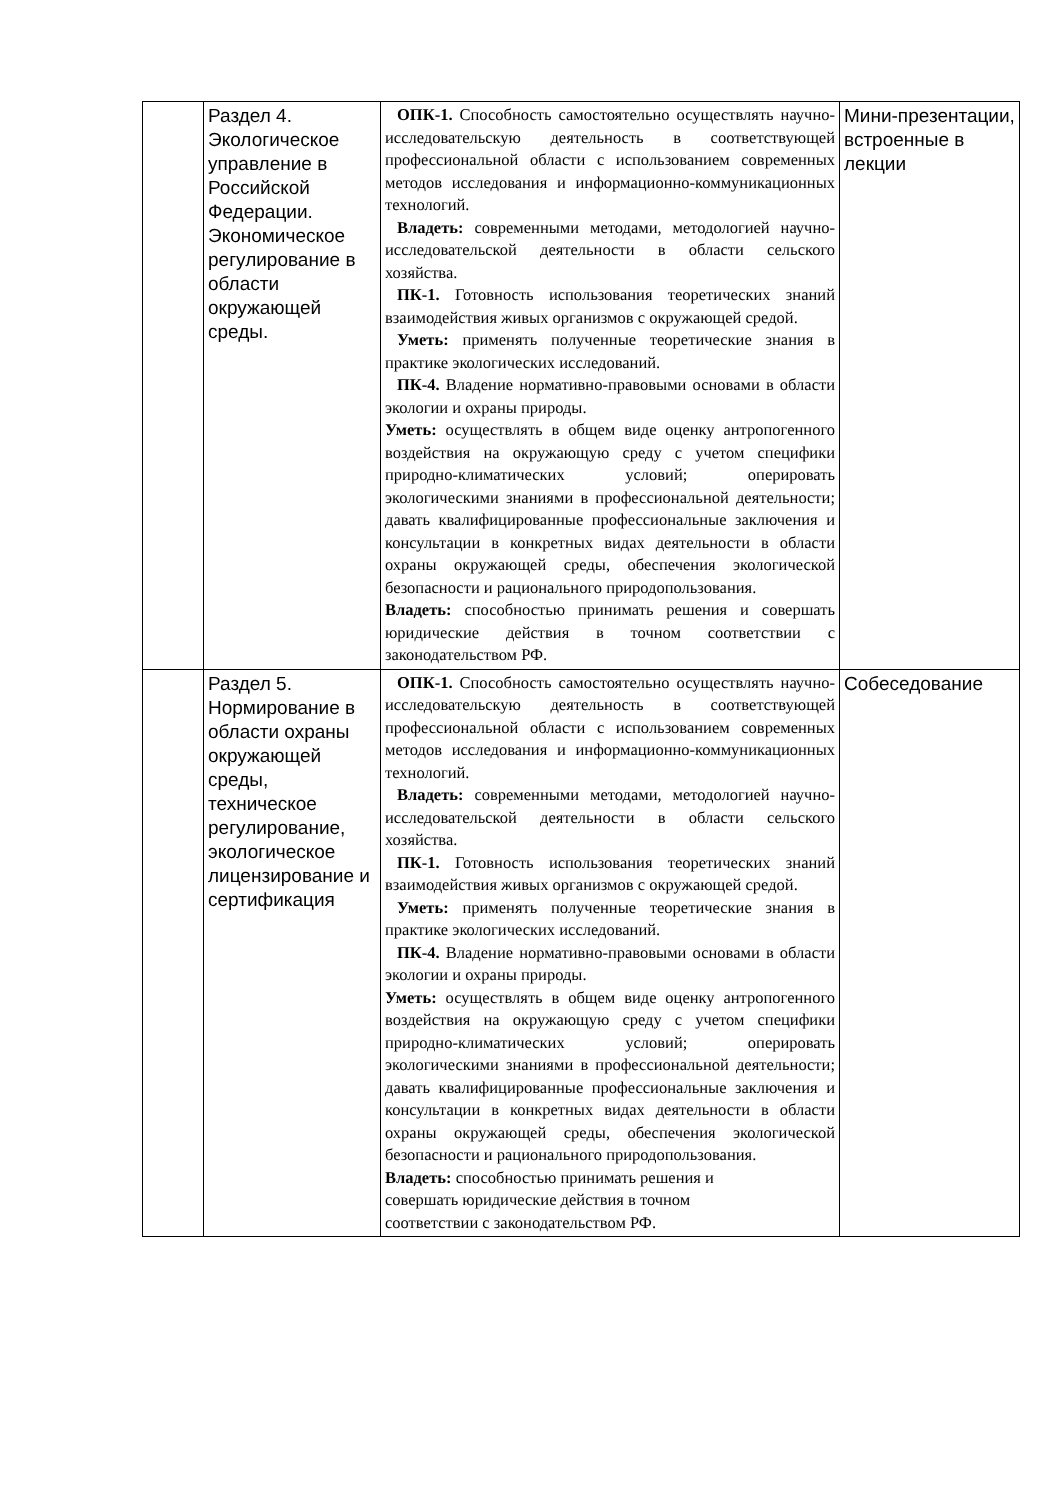| | Раздел 4. Экологическое управление в Российской Федерации. Экономическое регулирование в области окружающей среды. | ОПК-1. Способность самостоятельно осуществлять научно-исследовательскую деятельность в соответствующей профессиональной области с использованием современных методов исследования и информационно-коммуникационных технологий. Владеть: современными методами, методологией научно-исследовательской деятельности в области сельского хозяйства. ПК-1. Готовность использования теоретических знаний взаимодействия живых организмов с окружающей средой. Уметь: применять полученные теоретические знания в практике экологических исследований. ПК-4. Владение нормативно-правовыми основами в области экологии и охраны природы. Уметь: осуществлять в общем виде оценку антропогенного воздействия на окружающую среду с учетом специфики природно-климатических условий; оперировать экологическими знаниями в профессиональной деятельности; давать квалифицированные профессиональные заключения и консультации в конкретных видах деятельности в области охраны окружающей среды, обеспечения экологической безопасности и рационального природопользования. Владеть: способностью принимать решения и совершать юридические действия в точном соответствии с законодательством РФ. | Мини-презентации, встроенные в лекции |
| | Раздел 5. Нормирование в области охраны окружающей среды, техническое регулирование, экологическое лицензирование и сертификация | ОПК-1. Способность самостоятельно осуществлять научно-исследовательскую деятельность в соответствующей профессиональной области с использованием современных методов исследования и информационно-коммуникационных технологий. Владеть: современными методами, методологией научно-исследовательской деятельности в области сельского хозяйства. ПК-1. Готовность использования теоретических знаний взаимодействия живых организмов с окружающей средой. Уметь: применять полученные теоретические знания в практике экологических исследований. ПК-4. Владение нормативно-правовыми основами в области экологии и охраны природы. Уметь: осуществлять в общем виде оценку антропогенного воздействия на окружающую среду с учетом специфики природно-климатических условий; оперировать экологическими знаниями в профессиональной деятельности; давать квалифицированные профессиональные заключения и консультации в конкретных видах деятельности в области охраны окружающей среды, обеспечения экологической безопасности и рационального природопользования. Владеть: способностью принимать решения и совершать юридические действия в точном соответствии с законодательством РФ. | Собеседование |